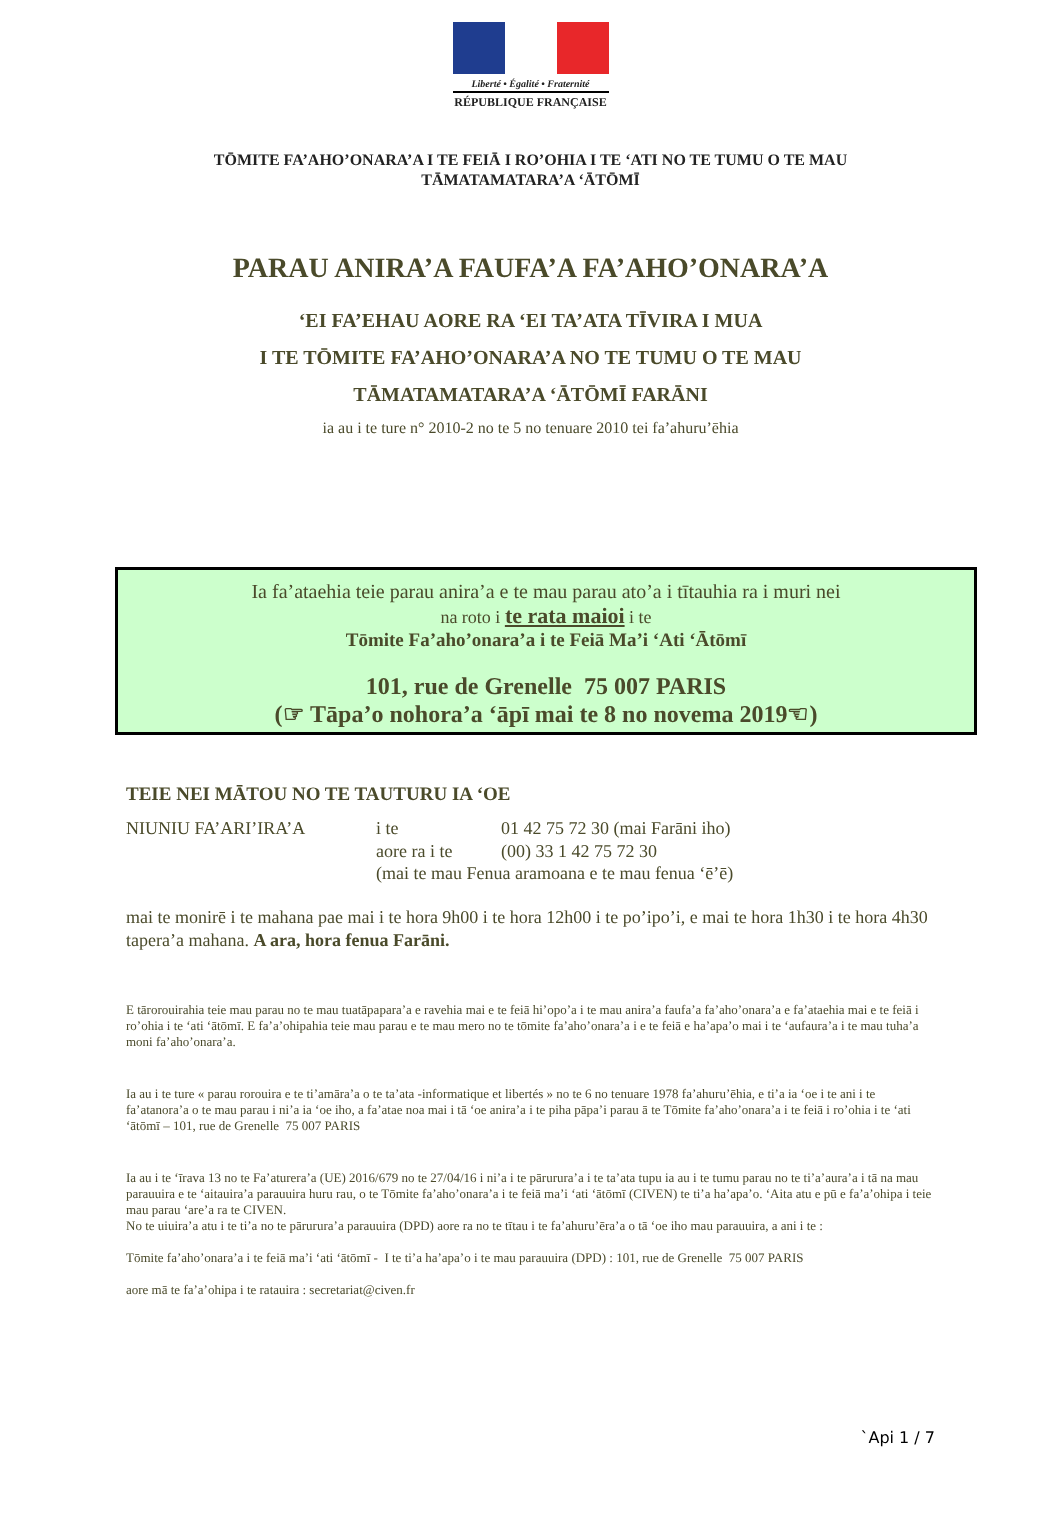Liberté • Égalité • Fraternité
RÉPUBLIQUE FRANÇAISE
TŌMITE FA’AHO’ONARA’A I TE FEIĀ I RO’OHIA I TE ‘ATI NO TE TUMU O TE MAU TĀMATAMATARA’A ‘ĀTŌMĪ
PARAU ANIRA’A FAUFA’A FA’AHO’ONARA’A
‘EI FA’EHAU AORE RA ‘EI TA’ATA TĪVIRA I MUA
I TE TŌMITE FA’AHO’ONARA’A NO TE TUMU O TE MAU
TĀMATAMATARA’A ‘ĀTŌMĪ FARĀNI
ia au i te ture n° 2010-2 no te 5 no tenuare 2010 tei fa’ahuru’ēhia
Ia fa’ataehia teie parau anira’a e te mau parau ato’a i tītauhia ra i muri nei
na roto i te rata maioi i te
Tōmite Fa’aho’onara’a i te Feiā Ma’i ‘Ati ‘Ātōmī
101, rue de Grenelle 75 007 PARIS
(☞ Tāpa’o nohora’a ‘āpī mai te 8 no novema 2019☜)
TEIE NEI MĀTOU NO TE TAUTURU IA ‘OE
NIUNIU FA’ARI’IRA’A i te
aore ra i te
01 42 75 72 30 (mai Farāni iho)
(00) 33 1 42 75 72 30
(mai te mau Fenua aramoana e te mau fenua ‘ē’ē)
mai te monirē i te mahana pae mai i te hora 9h00 i te hora 12h00 i te po’ipo’i, e mai te hora 1h30 i te hora 4h30 tapera’a mahana. A ara, hora fenua Farāni.
E tārorouirahia teie mau parau no te mau tuatāpapara’a e ravehia mai e te feiā hi’opo’a i te mau anira’a faufa’a fa’aho’onara’a e fa’ataehia mai e te feiā i ro’ohia i te ‘ati ‘ātōmī. E fa’a’ohipahia teie mau parau e te mau mero no te tōmite fa’aho’onara’a i e te feiā e ha’apa’o mai i te ‘aufaura’a i te mau tuha’a moni fa’aho’onara’a.
Ia au i te ture « parau rorouira e te ti’amāra’a o te ta’ata -informatique et libertés » no te 6 no tenuare 1978 fa’ahuru’ēhia, e ti’a ia ‘oe i te ani i te fa’atanora’a o te mau parau i ni’a ia ‘oe iho, a fa’atae noa mai i tā ‘oe anira’a i te piha pāpa’i parau ā te Tōmite fa’aho’onara’a i te feiā i ro’ohia i te ‘ati ‘ātōmī – 101, rue de Grenelle 75 007 PARIS
Ia au i te ‘īrava 13 no te Fa’aturera’a (UE) 2016/679 no te 27/04/16 i ni’a i te pārurura’a i te ta’ata tupu ia au i te tumu parau no te ti’a’aura’a i tā na mau parauuira e te ‘aitauira’a parauuira huru rau, o te Tōmite fa’aho’onara’a i te feiā ma’i ‘ati ‘ātōmī (CIVEN) te ti’a ha’apa’o. ‘Aita atu e pū e fa’a’ohipa i teie mau parau ‘are’a ra te CIVEN.
No te uiuira’a atu i te ti’a no te pārurura’a parauuira (DPD) aore ra no te tītau i te fa’ahuru’ēra’a o tā ‘oe iho mau parauuira, a ani i te :
Tōmite fa’aho’onara’a i te feiā ma’i ‘ati ‘ātōmī - I te ti’a ha’apa’o i te mau parauuira (DPD) : 101, rue de Grenelle 75 007 PARIS
aore mā te fa’a’ohipa i te ratauira : secretariat@civen.fr
`Api 1 / 7